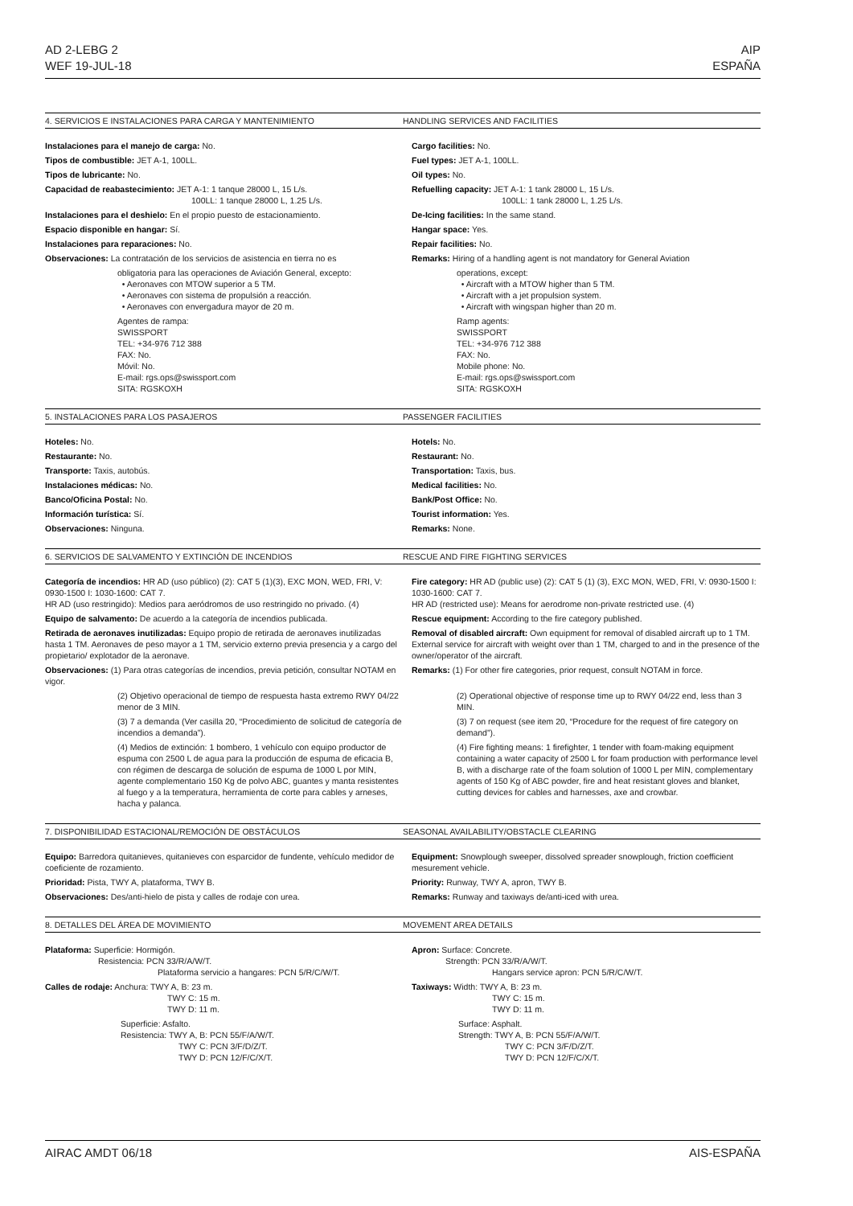AD 2-LEBG 2
WEF 19-JUL-18
AIP
ESPAÑA
4. SERVICIOS E INSTALACIONES PARA CARGA Y MANTENIMIENTO HANDLING SERVICES AND FACILITIES
Instalaciones para el manejo de carga: No.
Tipos de combustible: JET A-1, 100LL.
Tipos de lubricante: No.
Capacidad de reabastecimiento: JET A-1: 1 tanque 28000 L, 15 L/s.
100LL: 1 tanque 28000 L, 1.25 L/s.
Instalaciones para el deshielo: En el propio puesto de estacionamiento.
Espacio disponible en hangar: Sí.
Instalaciones para reparaciones: No.
Observaciones: La contratación de los servicios de asistencia en tierra no es
obligatoria para las operaciones de Aviación General, excepto:
• Aeronaves con MTOW superior a 5 TM.
• Aeronaves con sistema de propulsión a reacción.
• Aeronaves con envergadura mayor de 20 m.
Agentes de rampa:
SWISSPORT
TEL: +34-976 712 388
FAX: No.
Móvil: No.
E-mail: rgs.ops@swissport.com
SITA: RGSKOXH
Cargo facilities: No.
Fuel types: JET A-1, 100LL.
Oil types: No.
Refuelling capacity: JET A-1: 1 tank 28000 L, 15 L/s.
100LL: 1 tank 28000 L, 1.25 L/s.
De-Icing facilities: In the same stand.
Hangar space: Yes.
Repair facilities: No.
Remarks: Hiring of a handling agent is not mandatory for General Aviation
operations, except:
• Aircraft with a MTOW higher than 5 TM.
• Aircraft with a jet propulsion system.
• Aircraft with wingspan higher than 20 m.
Ramp agents:
SWISSPORT
TEL: +34-976 712 388
FAX: No.
Mobile phone: No.
E-mail: rgs.ops@swissport.com
SITA: RGSKOXH
5. INSTALACIONES PARA LOS PASAJEROS PASSENGER FACILITIES
Hoteles: No.
Restaurante: No.
Transporte: Taxis, autobús.
Instalaciones médicas: No.
Banco/Oficina Postal: No.
Información turística: Sí.
Observaciones: Ninguna.
Hotels: No.
Restaurant: No.
Transportation: Taxis, bus.
Medical facilities: No.
Bank/Post Office: No.
Tourist information: Yes.
Remarks: None.
6. SERVICIOS DE SALVAMENTO Y EXTINCIÓN DE INCENDIOS RESCUE AND FIRE FIGHTING SERVICES
Categoría de incendios: HR AD (uso público) (2): CAT 5 (1)(3), EXC MON, WED, FRI, V: 0930-1500 I: 1030-1600: CAT 7.
HR AD (uso restringido): Medios para aeródromos de uso restringido no privado. (4)
Equipo de salvamento: De acuerdo a la categoría de incendios publicada.
Retirada de aeronaves inutilizadas: Equipo propio de retirada de aeronaves inutilizadas hasta 1 TM. Aeronaves de peso mayor a 1 TM, servicio externo previa presencia y a cargo del propietario/ explotador de la aeronave.
Observaciones: (1) Para otras categorías de incendios, previa petición, consultar NOTAM en vigor.
(2) Objetivo operacional de tiempo de respuesta hasta extremo RWY 04/22 menor de 3 MIN.
(3) 7 a demanda (Ver casilla 20, “Procedimiento de solicitud de categoría de incendios a demanda”).
(4) Medios de extinción: 1 bombero, 1 vehículo con equipo productor de espuma con 2500 L de agua para la producción de espuma de eficacia B, con régimen de descarga de solución de espuma de 1000 L por MIN, agente complementario 150 Kg de polvo ABC, guantes y manta resistentes al fuego y a la temperatura, herramienta de corte para cables y arneses, hacha y palanca.
Fire category: HR AD (public use) (2): CAT 5 (1) (3), EXC MON, WED, FRI, V: 0930-1500 I: 1030-1600: CAT 7.
HR AD (restricted use): Means for aerodrome non-private restricted use. (4)
Rescue equipment: According to the fire category published.
Removal of disabled aircraft: Own equipment for removal of disabled aircraft up to 1 TM. External service for aircraft with weight over than 1 TM, charged to and in the presence of the owner/operator of the aircraft.
Remarks: (1) For other fire categories, prior request, consult NOTAM in force.
(2) Operational objective of response time up to RWY 04/22 end, less than 3 MIN.
(3) 7 on request (see item 20, “Procedure for the request of fire category on demand”).
(4) Fire fighting means: 1 firefighter, 1 tender with foam-making equipment containing a water capacity of 2500 L for foam production with performance level B, with a discharge rate of the foam solution of 1000 L per MIN, complementary agents of 150 Kg of ABC powder, fire and heat resistant gloves and blanket, cutting devices for cables and harnesses, axe and crowbar.
7. DISPONIBILIDAD ESTACIONAL/REMOCIÓN DE OBSTÁCULOS SEASONAL AVAILABILITY/OBSTACLE CLEARING
Equipo: Barredora quitanieves, quitanieves con esparcidor de fundente, vehículo medidor de coeficiente de rozamiento.
Prioridad: Pista, TWY A, plataforma, TWY B.
Observaciones: Des/anti-hielo de pista y calles de rodaje con urea.
Equipment: Snowplough sweeper, dissolved spreader snowplough, friction coefficient mesurement vehicle.
Priority: Runway, TWY A, apron, TWY B.
Remarks: Runway and taxiways de/anti-iced with urea.
8. DETALLES DEL ÁREA DE MOVIMIENTO MOVEMENT AREA DETAILS
Plataforma: Superficie: Hormigón.
Resistencia: PCN 33/R/A/W/T.
Plataforma servicio a hangares: PCN 5/R/C/W/T.
Calles de rodaje: Anchura: TWY A, B: 23 m.
TWY C: 15 m.
TWY D: 11 m.
Superficie: Asfalto.
Resistencia: TWY A, B: PCN 55/F/A/W/T.
TWY C: PCN 3/F/D/Z/T.
TWY D: PCN 12/F/C/X/T.
Apron: Surface: Concrete.
Strength: PCN 33/R/A/W/T.
Hangars service apron: PCN 5/R/C/W/T.
Taxiways: Width: TWY A, B: 23 m.
TWY C: 15 m.
TWY D: 11 m.
Surface: Asphalt.
Strength: TWY A, B: PCN 55/F/A/W/T.
TWY C: PCN 3/F/D/Z/T.
TWY D: PCN 12/F/C/X/T.
AIRAC AMDT 06/18 AIS-ESPAÑA